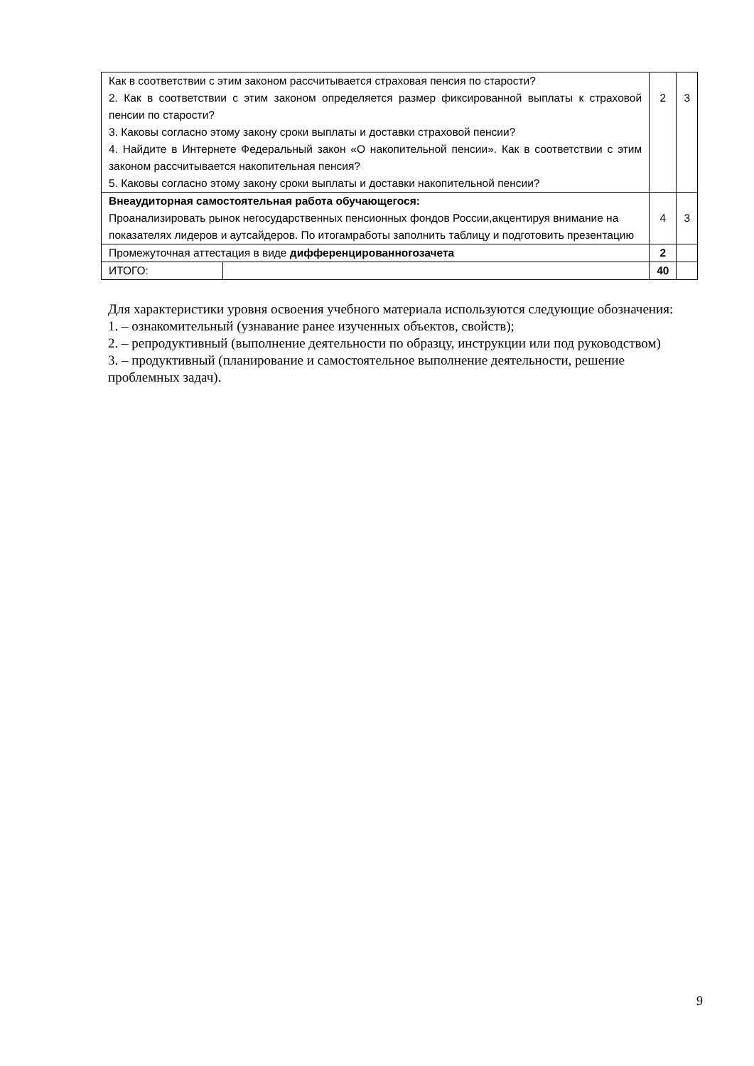| Как в соответствии с этим законом рассчитывается страховая пенсия по старости? 2. Как в соответствии с этим законом определяется размер фиксированной выплаты к страховой пенсии по старости? 3. Каковы согласно этому закону сроки выплаты и доставки страховой пенсии? 4. Найдите в Интернете Федеральный закон «О накопительной пенсии». Как в соответствии с этим законом рассчитывается накопительная пенсия? 5. Каковы согласно этому закону сроки выплаты и доставки накопительной пенсии? | | 2 | 3 |
| Внеаудиторная самостоятельная работа обучающегося: Проанализировать рынок негосударственных пенсионных фондов России,акцентируя внимание на показателях лидеров и аутсайдеров. По итогамработы заполнить таблицу и подготовить презентацию | | 4 | 3 |
| Промежуточная аттестация в виде дифференцированногозачета | | 2 | |
| ИТОГО: | | 40 | |
Для характеристики уровня освоения учебного материала используются следующие обозначения:
1. – ознакомительный (узнавание ранее изученных объектов, свойств);
2. – репродуктивный (выполнение деятельности по образцу, инструкции или под руководством)
3. – продуктивный (планирование и самостоятельное выполнение деятельности, решение проблемных задач).
9